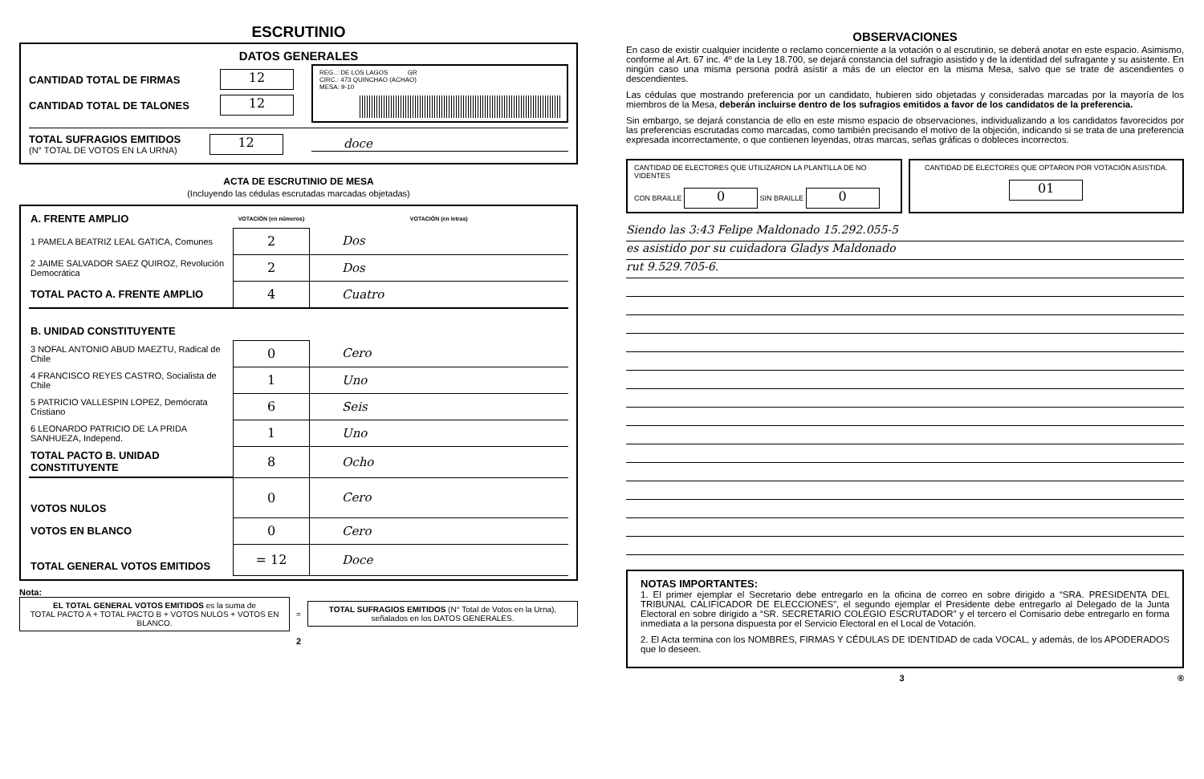ESCRUTINIO
DATOS GENERALES
CANTIDAD TOTAL DE FIRMAS 12
CANTIDAD TOTAL DE TALONES 12
REG..: DE LOS LAGOS GR
CIRC.: 473 QUINCHAO (ACHAO)
MESA: 9-10
TOTAL SUFRAGIOS EMITIDOS
(N° TOTAL DE VOTOS EN LA URNA) 12 doce
ACTA DE ESCRUTINIO DE MESA
(Incluyendo las cédulas escrutadas marcadas objetadas)
| A. FRENTE AMPLIO | VOTACIÓN (en números) | VOTACIÓN (en letras) |
| 1 PAMELA BEATRIZ LEAL GATICA, Comunes | 2 | Dos |
| 2 JAIME SALVADOR SAEZ QUIROZ, Revolución Democrática | 2 | Dos |
| TOTAL PACTO A. FRENTE AMPLIO | 4 | Cuatro |
| B. UNIDAD CONSTITUYENTE | | |
| 3 NOFAL ANTONIO ABUD MAEZTU, Radical de Chile | 0 | Cero |
| 4 FRANCISCO REYES CASTRO, Socialista de Chile | 1 | Uno |
| 5 PATRICIO VALLESPIN LOPEZ, Demócrata Cristiano | 6 | Seis |
| 6 LEONARDO PATRICIO DE LA PRIDA SANHUEZA, Independ. | 1 | Uno |
| TOTAL PACTO B. UNIDAD CONSTITUYENTE | 8 | Ocho |
| VOTOS NULOS | 0 | Cero |
| VOTOS EN BLANCO | 0 | Cero |
| TOTAL GENERAL VOTOS EMITIDOS | = 12 | Doce |
Nota:
EL TOTAL GENERAL VOTOS EMITIDOS es la suma de
TOTAL PACTO A + TOTAL PACTO B + VOTOS NULOS + VOTOS EN BLANCO.
=
TOTAL SUFRAGIOS EMITIDOS (N° Total de Votos en la Urna),
señalados en los DATOS GENERALES.
2
OBSERVACIONES
En caso de existir cualquier incidente o reclamo concerniente a la votación o al escrutinio, se deberá anotar en este espacio. Asimismo, conforme al Art. 67 inc. 4º de la Ley 18.700, se dejará constancia del sufragio asistido y de la identidad del sufragante y su asistente. En ningún caso una misma persona podrá asistir a más de un elector en la misma Mesa, salvo que se trate de ascendientes o descendientes.
Las cédulas que mostrando preferencia por un candidato, hubieren sido objetadas y consideradas marcadas por la mayoría de los miembros de la Mesa, deberán incluirse dentro de los sufragios emitidos a favor de los candidatos de la preferencia.
Sin embargo, se dejará constancia de ello en este mismo espacio de observaciones, individualizando a los candidatos favorecidos por las preferencias escrutadas como marcadas, como también precisando el motivo de la objeción, indicando si se trata de una preferencia expresada incorrectamente, o que contienen leyendas, otras marcas, señas gráficas o dobleces incorrectos.
CANTIDAD DE ELECTORES QUE UTILIZARON LA PLANTILLA DE NO VIDENTES
CON BRAILLE 0 SIN BRAILLE 0
CANTIDAD DE ELECTORES QUE OPTARON POR VOTACIÓN ASISTIDA.
01
Siendo las 3:43 Felipe Maldonado 15.292.055-5
es asistido por su cuidadora Gladys Maldonado
rut 9.529.705-6.
NOTAS IMPORTANTES:
1. El primer ejemplar el Secretario debe entregarlo en la oficina de correo en sobre dirigido a “SRA. PRESIDENTA DEL TRIBUNAL CALIFICADOR DE ELECCIONES”, el segundo ejemplar el Presidente debe entregarlo al Delegado de la Junta Electoral en sobre dirigido a “SR. SECRETARIO COLEGIO ESCRUTADOR” y el tercero el Comisario debe entregarlo en forma inmediata a la persona dispuesta por el Servicio Electoral en el Local de Votación.
2. El Acta termina con los NOMBRES, FIRMAS Y CÉDULAS DE IDENTIDAD de cada VOCAL, y además, de los APODERADOS que lo deseen.
3 ®